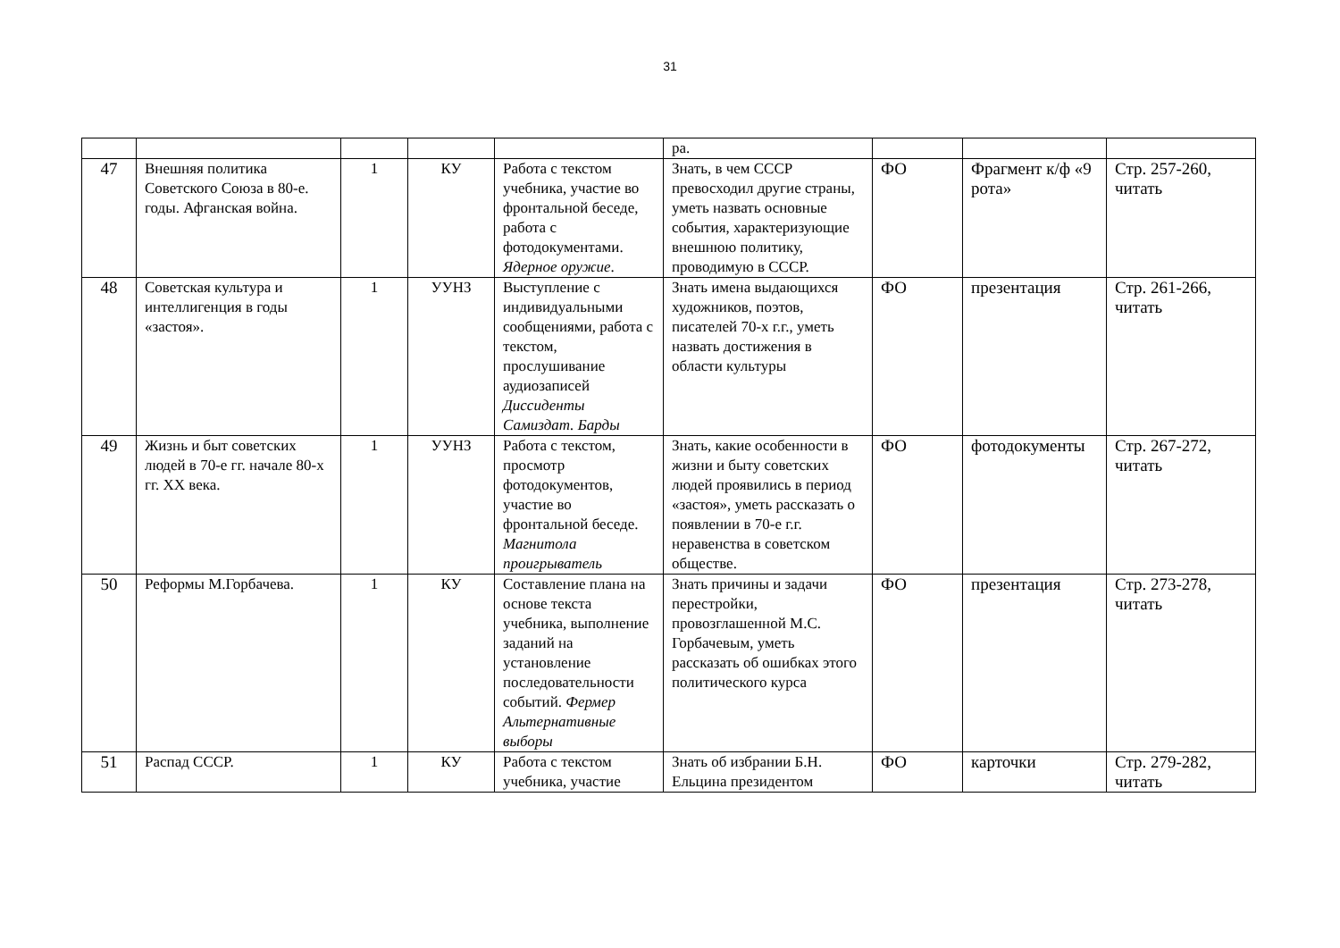31
| | | | | | ра. | | | |
| 47 | Внешняя политика Советского Союза в 80-е. годы. Афганская война. | 1 | КУ | Работа с текстом учебника, участие во фронтальной беседе, работа с фотодокументами. Ядерное оружие . | Знать, в чем СССР превосходил другие страны, уметь назвать основные события, характеризующие внешнюю политику, проводимую в СССР. | ФО | Фрагмент к/ф «9 рота» | Стр. 257-260, читать |
| 48 | Советская культура и интеллигенция в годы «застоя». | 1 | УУНЗ | Выступление с индивидуальными сообщениями, работа с текстом, прослушивание аудиозаписей Диссиденты Самиздат. Барды | Знать имена выдающихся художников, поэтов, писателей 70-х г.г., уметь назвать достижения в области культуры | ФО | презентация | Стр. 261-266, читать |
| 49 | Жизнь и быт советских людей в 70-е гг. начале 80-х гг. XX века. | 1 | УУНЗ | Работа с текстом, просмотр фотодокументов, участие во фронтальной беседе. Магнитола проигрыватель | Знать, какие особенности в жизни и быту советских людей проявились в период «застоя», уметь рассказать о появлении в 70-е г.г. неравенства в советском обществе. | ФО | фотодокументы | Стр. 267-272, читать |
| 50 | Реформы М.Горбачева. | 1 | КУ | Составление плана на основе текста учебника, выполнение заданий на установление последовательности событий. Фермер Альтернативные выборы | Знать причины и задачи перестройки, провозглашенной М.С. Горбачевым, уметь рассказать об ошибках этого политического курса | ФО | презентация | Стр. 273-278, читать |
| 51 | Распад СССР. | 1 | КУ | Работа с текстом учебника, участие | Знать об избрании Б.Н. Ельцина президентом | ФО | карточки | Стр. 279-282, читать |